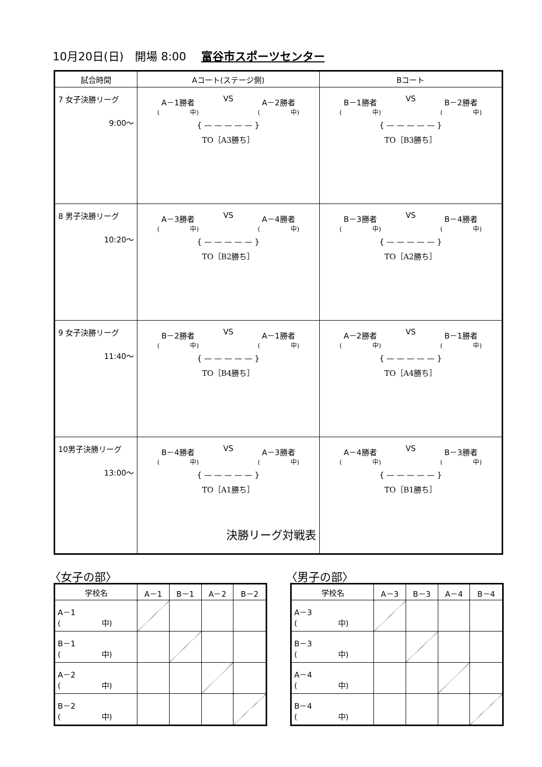10月20日(日)　開場 8:00　 富谷市スポーツセンター
| 試合時間 | Aコート(ステージ側) | Bコート |
| --- | --- | --- |
| 7 女子決勝リーグ 9:00～ | A－1勝者 ( 中) VS A－2勝者 ( 中) { — — — — — } TO［A3勝ち］ | B－1勝者 ( 中) VS B－2勝者 ( 中) { — — — — — } TO［B3勝ち］ |
| 8 男子決勝リーグ 10:20～ | A－3勝者 ( 中) VS A－4勝者 ( 中) { — — — — — } TO［B2勝ち］ | B－3勝者 ( 中) VS B－4勝者 ( 中) { — — — — — } TO［A2勝ち］ |
| 9 女子決勝リーグ 11:40～ | B－2勝者 ( 中) VS A－1勝者 ( 中) { — — — — — } TO［B4勝ち］ | A－2勝者 ( 中) VS B－1勝者 ( 中) { — — — — — } TO［A4勝ち］ |
| 10男子決勝リーグ 13:00～ | B－4勝者 ( 中) VS A－3勝者 ( 中) { — — — — — } TO［A1勝ち］ | A－4勝者 ( 中) VS B－3勝者 ( 中) { — — — — — } TO［B1勝ち］ |
決勝リーグ対戦表
〈女子の部〉 〈男子の部〉
| 学校名 | A－1 | B－1 | A－2 | B－2 |
| --- | --- | --- | --- | --- |
| A－1 ( 中) | | | | |
| B－1 ( 中) | | | | |
| A－2 ( 中) | | | | |
| B－2 ( 中) | | | | |
| 学校名 | A－3 | B－3 | A－4 | B－4 |
| --- | --- | --- | --- | --- |
| A－3 ( 中) | | | | |
| B－3 ( 中) | | | | |
| A－4 ( 中) | | | | |
| B－4 ( 中) | | | | |